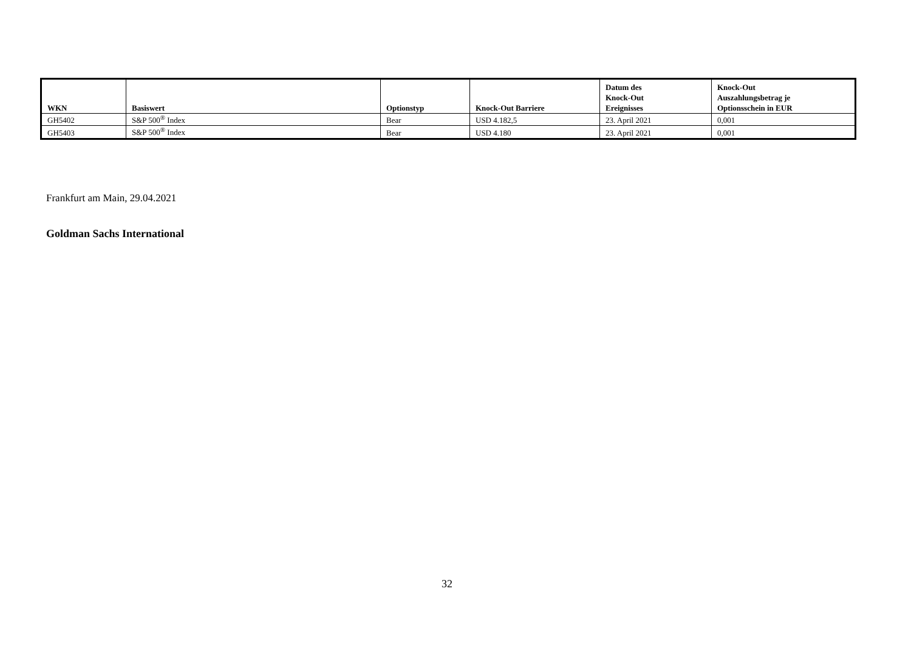| WKN | Basiswert | Optionstyp | Knock-Out Barriere | Datum des Knock-Out Ereignisses | Knock-Out Auszahlungsbetrag je Optionsschein in EUR |
| --- | --- | --- | --- | --- | --- |
| GH5402 | S&P 500<sup>®</sup> Index | Bear | USD 4.182,5 | 23. April 2021 | 0,001 |
| GH5403 | S&P 500<sup>®</sup> Index | Bear | USD 4.180 | 23. April 2021 | 0,001 |
Frankfurt am Main, 29.04.2021
Goldman Sachs International
32